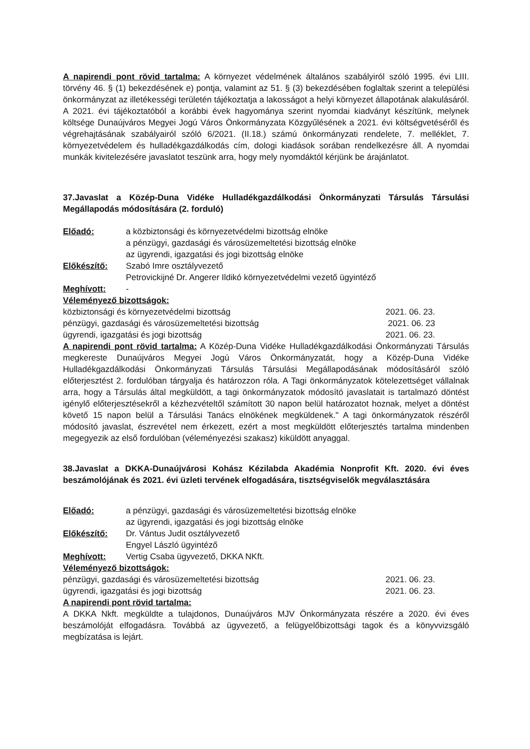A napirendi pont rövid tartalma: A környezet védelmének általános szabályiról szóló 1995. évi LIII. törvény 46. § (1) bekezdésének e) pontja, valamint az 51. § (3) bekezdésében foglaltak szerint a települési önkormányzat az illetékességi területén tájékoztatja a lakosságot a helyi környezet állapotának alakulásáról. A 2021. évi tájékoztatóból a korábbi évek hagyománya szerint nyomdai kiadványt készítünk, melynek költsége Dunaújváros Megyei Jogú Város Önkormányzata Közgyűlésének a 2021. évi költségvetéséről és végrehajtásának szabályairól szóló 6/2021. (II.18.) számú önkormányzati rendelete, 7. melléklet, 7. környezetvédelem és hulladékgazdálkodás cím, dologi kiadások sorában rendelkezésre áll. A nyomdai munkák kivitelezésére javaslatot teszünk arra, hogy mely nyomdáktól kérjünk be árajánlatot.
37.Javaslat a Közép-Duna Vidéke Hulladékgazdálkodási Önkormányzati Társulás Társulási Megállapodás módosítására (2. forduló)
Előadó: a közbiztonsági és környezetvédelmi bizottság elnöke
a pénzügyi, gazdasági és városüzemeltetési bizottság elnöke
az ügyrendi, igazgatási és jogi bizottság elnöke
Előkészítő: Szabó Imre osztályvezető
Petrovickijné Dr. Angerer Ildikó környezetvédelmi vezető ügyintéző
Meghívott: -
Véleményező bizottságok:
közbiztonsági és környezetvédelmi bizottság 2021. 06. 23.
pénzügyi, gazdasági és városüzemeltetési bizottság 2021. 06. 23
ügyrendi, igazgatási és jogi bizottság 2021. 06. 23.
A napirendi pont rövid tartalma: A Közép-Duna Vidéke Hulladékgazdálkodási Önkormányzati Társulás megkereste Dunaújváros Megyei Jogú Város Önkormányzatát, hogy a Közép-Duna Vidéke Hulladékgazdálkodási Önkormányzati Társulás Társulási Megállapodásának módosításáról szóló előterjesztést 2. fordulóban tárgyalja és határozzon róla. A Tagi önkormányzatok kötelezettséget vállalnak arra, hogy a Társulás által megküldött, a tagi önkormányzatok módosító javaslatait is tartalmazó döntést igénylő előterjesztésekről a kézhezvételtől számított 30 napon belül határozatot hoznak, melyet a döntést követő 15 napon belül a Társulási Tanács elnökének megküldenek." A tagi önkormányzatok részéről módosító javaslat, észrevétel nem érkezett, ezért a most megküldött előterjesztés tartalma mindenben megegyezik az első fordulóban (véleményezési szakasz) kiküldött anyaggal.
38.Javaslat a DKKA-Dunaújvárosi Kohász Kézilabda Akadémia Nonprofit Kft. 2020. évi éves beszámolójának és 2021. évi üzleti tervének elfogadására, tisztségviselők megválasztására
Előadó: a pénzügyi, gazdasági és városüzemeltetési bizottság elnöke
az ügyrendi, igazgatási és jogi bizottság elnöke
Előkészítő: Dr. Vántus Judit osztályvezető
Engyel László ügyintéző
Meghívott: Vertig Csaba ügyvezető, DKKA NKft.
Véleményező bizottságok:
pénzügyi, gazdasági és városüzemeltetési bizottság 2021. 06. 23.
ügyrendi, igazgatási és jogi bizottság 2021. 06. 23.
A napirendi pont rövid tartalma:
A DKKA Nkft. megküldte a tulajdonos, Dunaújváros MJV Önkormányzata részére a 2020. évi éves beszámolóját elfogadásra. Továbbá az ügyvezető, a felügyelőbizottsági tagok és a könyvvizsgáló megbízatása is lejárt.